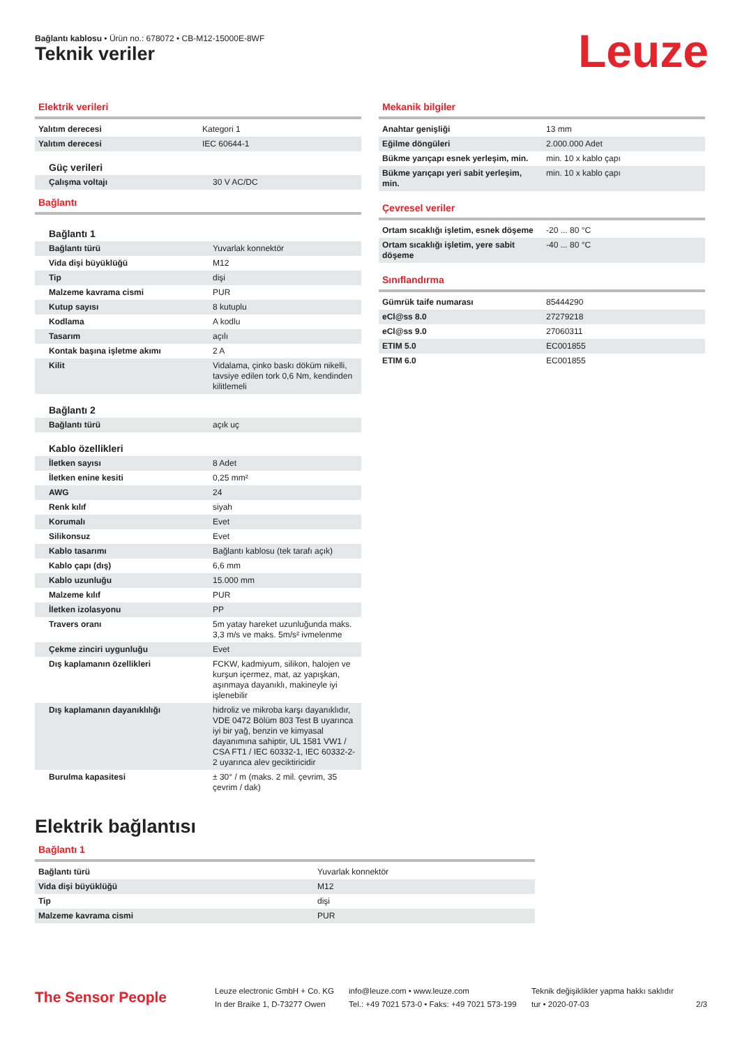Bağlantı kablosu • Ürün no.: 678072 • CB-M12-15000E-8WF
Teknik veriler Leuze
Elektrik verileri
| Yalıtım derecesi | Kategori 1 |
| Yalıtım derecesi | IEC 60644-1 |
| Güç verileri | |
| Çalışma voltajı | 30 V AC/DC |
Bağlantı
| Bağlantı 1 | |
| Bağlantı türü | Yuvarlak konnektör |
| Vida dişi büyüklüğü | M12 |
| Tip | dişi |
| Malzeme kavrama cismi | PUR |
| Kutup sayısı | 8 kutuplu |
| Kodlama | A kodlu |
| Tasarım | açılı |
| Kontak başına işletme akımı | 2 A |
| Kilit | Vidalama, çinko baskı döküm nikelli, tavsiye edilen tork 0,6 Nm, kendinden kilitlemeli |
| Bağlantı 2 | |
| Bağlantı türü | açık uç |
| Kablo özellikleri | |
| İletken sayısı | 8 Adet |
| İletken enine kesiti | 0,25 mm² |
| AWG | 24 |
| Renk kılıf | siyah |
| Korumalı | Evet |
| Silikonsuz | Evet |
| Kablo tasarımı | Bağlantı kablosu (tek tarafı açık) |
| Kablo çapı (dış) | 6,6 mm |
| Kablo uzunluğu | 15.000 mm |
| Malzeme kılıf | PUR |
| İletken izolasyonu | PP |
| Travers oranı | 5m yatay hareket uzunluğunda maks. 3,3 m/s ve maks. 5m/s² ivmelenme |
| Çekme zinciri uygunluğu | Evet |
| Dış kaplamanın özellikleri | FCKW, kadmiyum, silikon, halojen ve kurşun içermez, mat, az yapışkan, aşınmaya dayanıklı, makineyle iyi işlenebilir |
| Dış kaplamanın dayanıklılığı | hidroliz ve mikroba karşı dayanıklıdır, VDE 0472 Bölüm 803 Test B uyarınca iyi bir yağ, benzin ve kimyasal dayanımına sahiptir, UL 1581 VW1 / CSA FT1 / IEC 60332-1, IEC 60332-2-2 uyarınca alev geciktiricidir |
| Burulma kapasitesi | ± 30° / m (maks. 2 mil. çevrim, 35 çevrim / dak) |
Mekanik bilgiler
| Anahtar genişliği | 13 mm |
| Eğilme döngüleri | 2.000.000 Adet |
| Bükme yarıçapı esnek yerleşim, min. | min. 10 x kablo çapı |
| Bükme yarıçapı yeri sabit yerleşim, min. | min. 10 x kablo çapı |
Çevresel veriler
| Ortam sıcaklığı işletim, esnek döşeme | -20 ... 80 °C |
| Ortam sıcaklığı işletim, yere sabit döşeme | -40 ... 80 °C |
Sınıflandırma
| Gümrük taife numarası | 85444290 |
| eCl@ss 8.0 | 27279218 |
| eCl@ss 9.0 | 27060311 |
| ETIM 5.0 | EC001855 |
| ETIM 6.0 | EC001855 |
Elektrik bağlantısı
Bağlantı 1
| Bağlantı türü | Yuvarlak konnektör |
| Vida dişi büyüklüğü | M12 |
| Tip | dişi |
| Malzeme kavrama cismi | PUR |
The Sensor People
Leuze electronic GmbH + Co. KG
In der Braike 1, D-73277 Owen
info@leuze.com • www.leuze.com
Tel.: +49 7021 573-0 • Faks: +49 7021 573-199
Teknik değişiklikler yapma hakkı saklıdır
tur • 2020-07-03
2/3